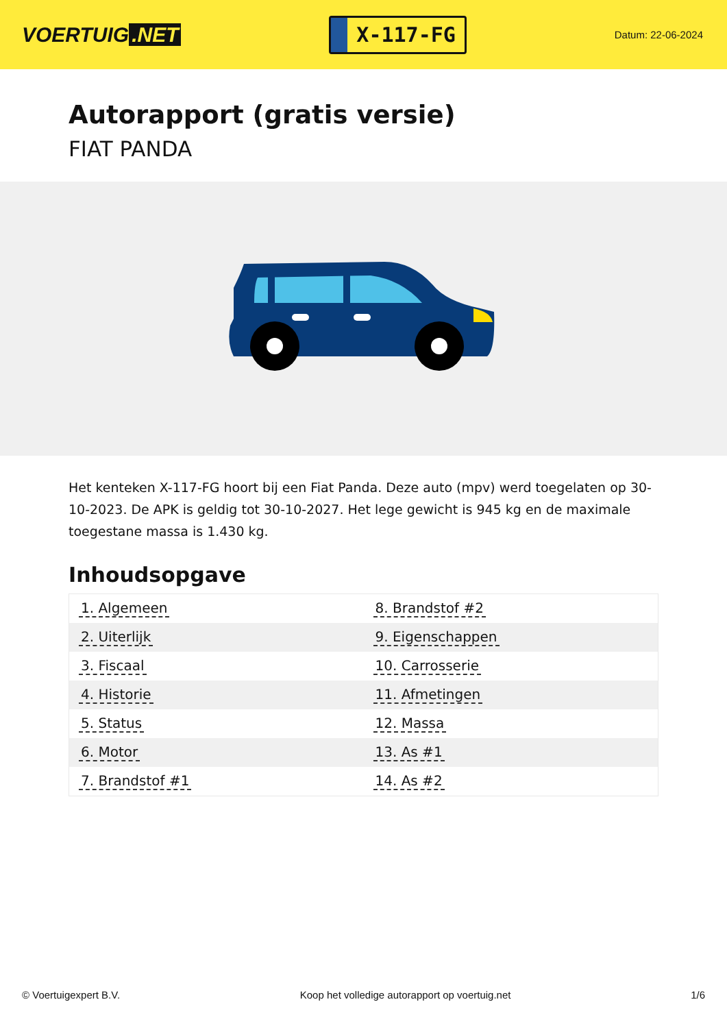VOERTUIG.NET
X-117-FG
Datum: 22-06-2024
Autorapport (gratis versie)
FIAT PANDA
Het kenteken X-117-FG hoort bij een Fiat Panda. Deze auto (mpv) werd toegelaten op 30-10-2023. De APK is geldig tot 30-10-2027. Het lege gewicht is 945 kg en de maximale toegestane massa is 1.430 kg.
Inhoudsopgave
| 1. Algemeen | 8. Brandstof #2 |
| 2. Uiterlijk | 9. Eigenschappen |
| 3. Fiscaal | 10. Carrosserie |
| 4. Historie | 11. Afmetingen |
| 5. Status | 12. Massa |
| 6. Motor | 13. As #1 |
| 7. Brandstof #1 | 14. As #2 |
© Voertuigexpert B.V. Koop het volledige autorapport op voertuig.net 1/6